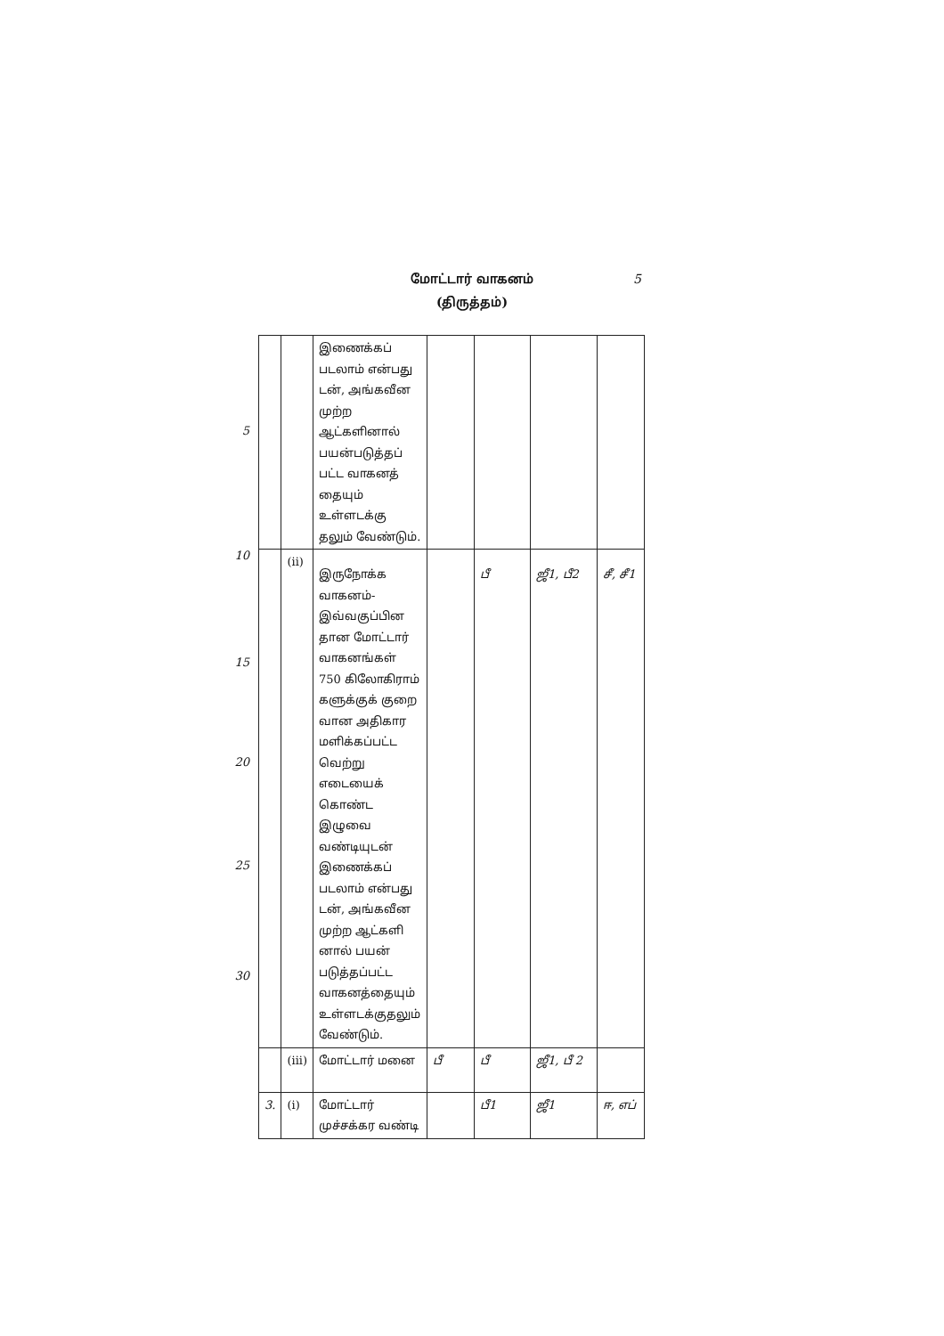5 மோட்டார் வாகனம்
(திருத்தம்)
5
10
15
20
25
30
| | | இணைக்கப் படலாம் என்பது டன், அங்கவீன முற்ற ஆட்களினால் பயன்படுத்தப் பட்ட வாகனத் தையும் உள்ளடக்கு தலும் வேண்டும். | | | | |
| | (ii) | இருநோக்க வாகனம்- இவ்வகுப்பின தான மோட்டார் வாகனங்கள் 750 கிலோகிராம் களுக்குக் குறை வான அதிகார மளிக்கப்பட்ட வெற்று எடையைக் கொண்ட இழுவை வண்டியுடன் இணைக்கப் படலாம் என்பது டன், அங்கவீன முற்ற ஆட்களி னால் பயன் படுத்தப்பட்ட வாகனத்தையும் உள்ளடக்குதலும் வேண்டும். | | பீ | ஜீ1, பீ2 | சீ, சீ1 |
| | (iii) | மோட்டார் மனை | பீ | பீ | ஜீ1, பீ 2 | |
| 3. | (i) | மோட்டார் முச்சக்கர வண்டி | | பீ1 | ஜீ1 | ஈ, எப் |